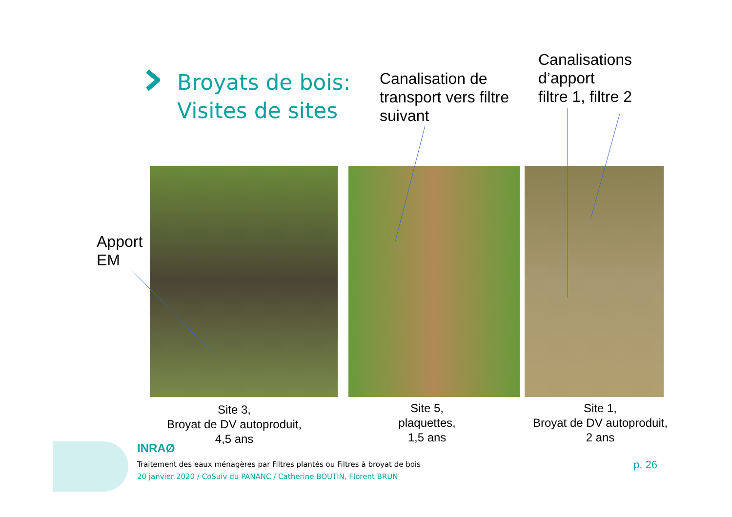Broyats de bois:
Visites de sites
Canalisation de
transport vers filtre
suivant
Canalisations
d’apport
filtre 1, filtre 2
Apport
EM
Site 3,
Broyat de DV autoproduit,
4,5 ans
Site 5,
plaquettes,
1,5 ans
Site 1,
Broyat de DV autoproduit,
2 ans
INRAØ
Traitement des eaux ménagères par Filtres plantés ou Filtres à broyat de bois
20 janvier 2020 / CoSuiv du PANANC / Catherine BOUTIN, Florent BRUN
p. 26